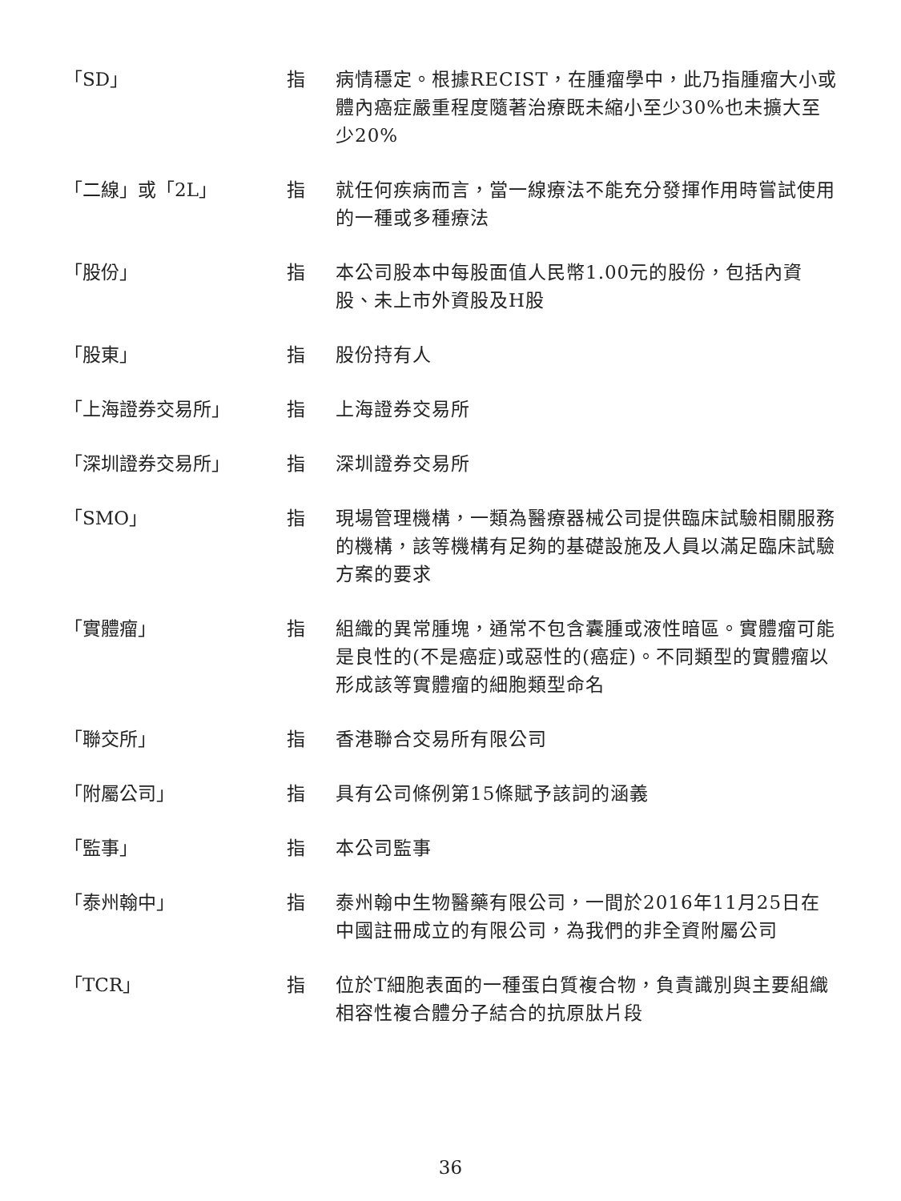「SD」 指 病情穩定。根據RECIST，在腫瘤學中，此乃指腫瘤大小或體內癌症嚴重程度隨著治療既未縮小至少30%也未擴大至少20%
「二線」或「2L」 指 就任何疾病而言，當一線療法不能充分發揮作用時嘗試使用的一種或多種療法
「股份」 指 本公司股本中每股面值人民幣1.00元的股份，包括內資股、未上市外資股及H股
「股東」 指 股份持有人
「上海證券交易所」 指 上海證券交易所
「深圳證券交易所」 指 深圳證券交易所
「SMO」 指 現場管理機構，一類為醫療器械公司提供臨床試驗相關服務的機構，該等機構有足夠的基礎設施及人員以滿足臨床試驗方案的要求
「實體瘤」 指 組織的異常腫塊，通常不包含囊腫或液性暗區。實體瘤可能是良性的(不是癌症)或惡性的(癌症)。不同類型的實體瘤以形成該等實體瘤的細胞類型命名
「聯交所」 指 香港聯合交易所有限公司
「附屬公司」 指 具有公司條例第15條賦予該詞的涵義
「監事」 指 本公司監事
「泰州翰中」 指 泰州翰中生物醫藥有限公司，一間於2016年11月25日在中國註冊成立的有限公司，為我們的非全資附屬公司
「TCR」 指 位於T細胞表面的一種蛋白質複合物，負責識別與主要組織相容性複合體分子結合的抗原肽片段
36